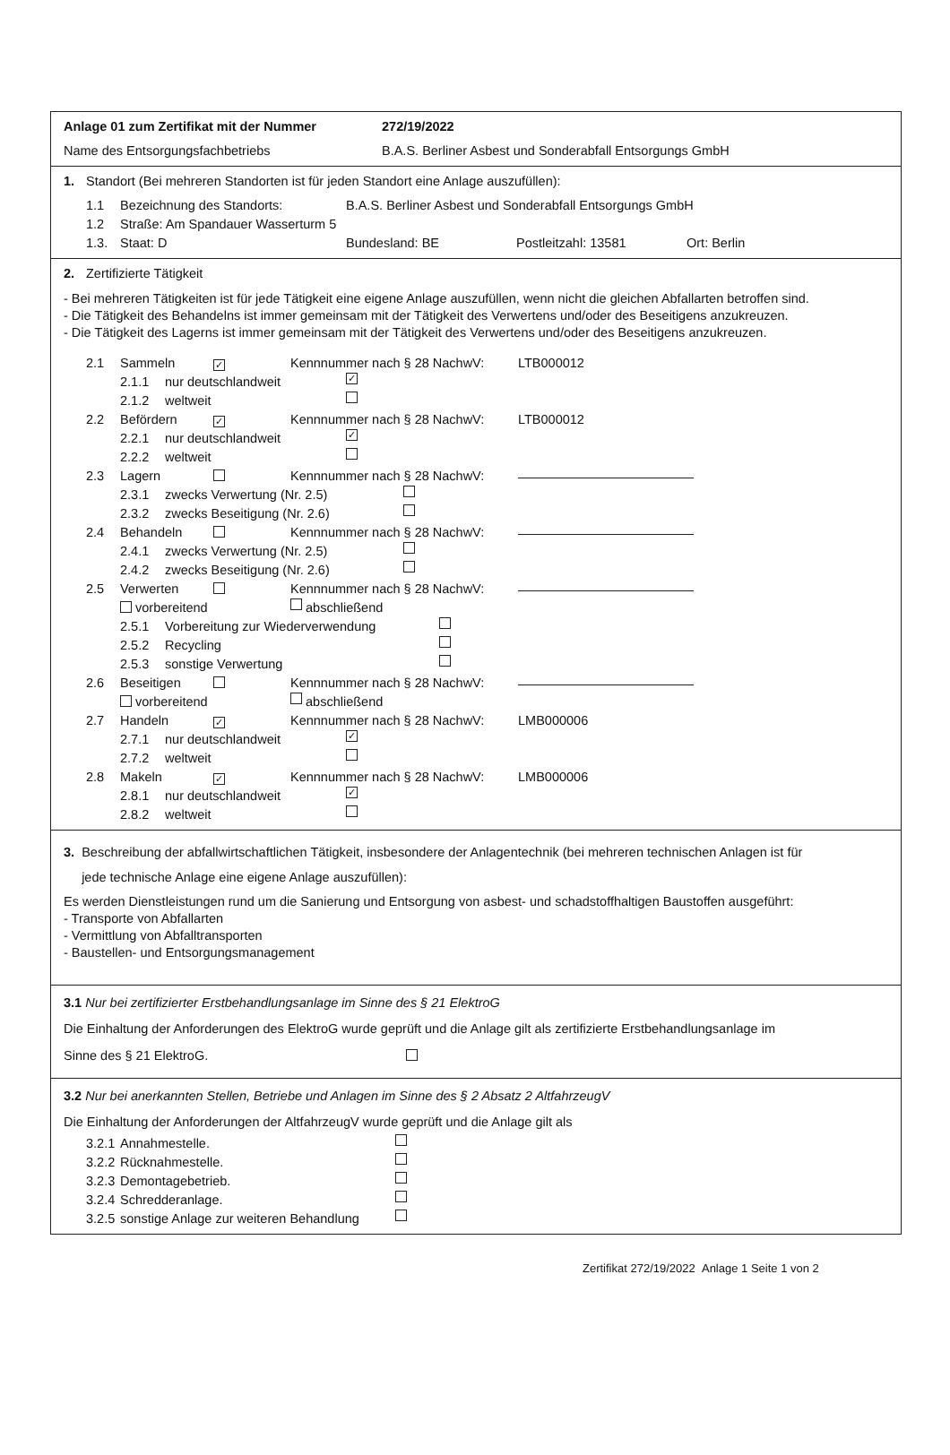Anlage 01 zum Zertifikat mit der Nummer 272/19/2022
Name des Entsorgungsfachbetriebs B.A.S. Berliner Asbest und Sonderabfall Entsorgungs GmbH
1. Standort (Bei mehreren Standorten ist für jeden Standort eine Anlage auszufüllen):
1.1 Bezeichnung des Standorts: B.A.S. Berliner Asbest und Sonderabfall Entsorgungs GmbH
1.2 Straße: Am Spandauer Wasserturm 5
1.3. Staat: D Bundesland: BE Postleitzahl: 13581 Ort: Berlin
2. Zertifizierte Tätigkeit
- Bei mehreren Tätigkeiten ist für jede Tätigkeit eine eigene Anlage auszufüllen, wenn nicht die gleichen Abfallarten betroffen sind.
- Die Tätigkeit des Behandelns ist immer gemeinsam mit der Tätigkeit des Verwertens und/oder des Beseitigens anzukreuzen.
- Die Tätigkeit des Lagerns ist immer gemeinsam mit der Tätigkeit des Verwertens und/oder des Beseitigens anzukreuzen.
2.1 Sammeln ✓ Kennnummer nach § 28 NachwV: LTB000012
2.1.1 nur deutschlandweit ✓
2.1.2 weltweit
2.2 Befördern ✓ Kennnummer nach § 28 NachwV: LTB000012
2.2.1 nur deutschlandweit ✓
2.2.2 weltweit
2.3 Lagern Kennnummer nach § 28 NachwV:
2.3.1 zwecks Verwertung (Nr. 2.5)
2.3.2 zwecks Beseitigung (Nr. 2.6)
2.4 Behandeln Kennnummer nach § 28 NachwV:
2.4.1 zwecks Verwertung (Nr. 2.5)
2.4.2 zwecks Beseitigung (Nr. 2.6)
2.5 Verwerten Kennnummer nach § 28 NachwV:
vorbereitend abschließend
2.5.1 Vorbereitung zur Wiederverwendung
2.5.2 Recycling
2.5.3 sonstige Verwertung
2.6 Beseitigen Kennnummer nach § 28 NachwV:
vorbereitend abschließend
2.7 Handeln ✓ Kennnummer nach § 28 NachwV: LMB000006
2.7.1 nur deutschlandweit ✓
2.7.2 weltweit
2.8 Makeln ✓ Kennnummer nach § 28 NachwV: LMB000006
2.8.1 nur deutschlandweit ✓
2.8.2 weltweit
3. Beschreibung der abfallwirtschaftlichen Tätigkeit, insbesondere der Anlagentechnik (bei mehreren technischen Anlagen ist für
jede technische Anlage eine eigene Anlage auszufüllen):
Es werden Dienstleistungen rund um die Sanierung und Entsorgung von asbest- und schadstoffhaltigen Baustoffen ausgeführt:
- Transporte von Abfallarten
- Vermittlung von Abfalltransporten
- Baustellen- und Entsorgungsmanagement
3.1 Nur bei zertifizierter Erstbehandlungsanlage im Sinne des § 21 ElektroG
Die Einhaltung der Anforderungen des ElektroG wurde geprüft und die Anlage gilt als zertifizierte Erstbehandlungsanlage im
Sinne des § 21 ElektroG.
3.2 Nur bei anerkannten Stellen, Betriebe und Anlagen im Sinne des § 2 Absatz 2 AltfahrzeugV
Die Einhaltung der Anforderungen der AltfahrzeugV wurde geprüft und die Anlage gilt als
3.2.1 Annahmestelle.
3.2.2 Rücknahmestelle.
3.2.3 Demontagebetrieb.
3.2.4 Schredderanlage.
3.2.5 sonstige Anlage zur weiteren Behandlung
Zertifikat 272/19/2022 Anlage 1 Seite 1 von 2